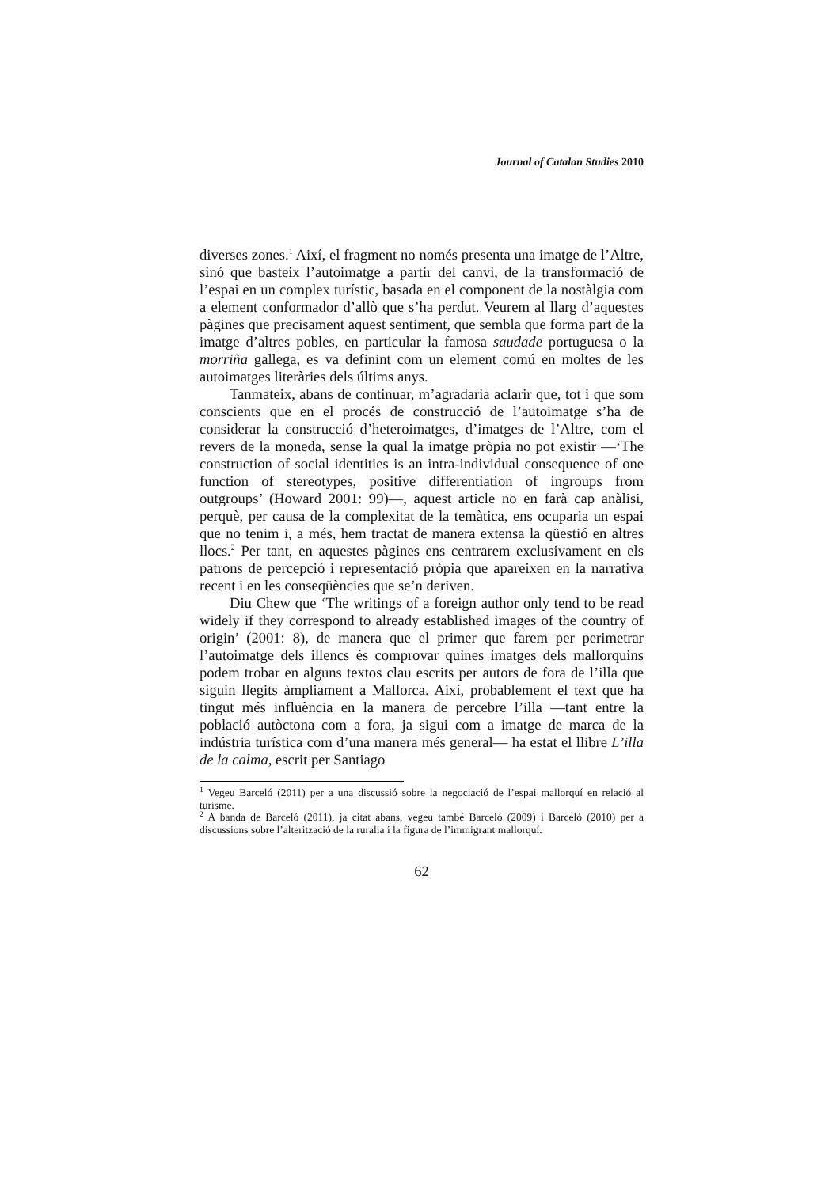Journal of Catalan Studies 2010
diverses zones.<sup>1</sup> Així, el fragment no només presenta una imatge de l’Altre, sinó que basteix l’autoimatge a partir del canvi, de la transformació de l’espai en un complex turístic, basada en el component de la nostàlgia com a element conformador d’allò que s’ha perdut. Veurem al llarg d’aquestes pàgines que precisament aquest sentiment, que sembla que forma part de la imatge d’altres pobles, en particular la famosa saudade portuguesa o la morriña gallega, es va definint com un element comú en moltes de les autoimatges literàries dels últims anys.
Tanmateix, abans de continuar, m’agradaria aclarir que, tot i que som conscients que en el procés de construcció de l’autoimatge s’ha de considerar la construcció d’heteroimatges, d’imatges de l’Altre, com el revers de la moneda, sense la qual la imatge pròpia no pot existir —‘The construction of social identities is an intra-individual consequence of one function of stereotypes, positive differentiation of ingroups from outgroups’ (Howard 2001: 99)—, aquest article no en farà cap anàlisi, perquè, per causa de la complexitat de la temàtica, ens ocuparia un espai que no tenim i, a més, hem tractat de manera extensa la qüestió en altres llocs.<sup>2</sup> Per tant, en aquestes pàgines ens centrarem exclusivament en els patrons de percepció i representació pròpia que apareixen en la narrativa recent i en les conseqüències que se’n deriven.
Diu Chew que ‘The writings of a foreign author only tend to be read widely if they correspond to already established images of the country of origin’ (2001: 8), de manera que el primer que farem per perimetrar l’autoimatge dels illencs és comprovar quines imatges dels mallorquins podem trobar en alguns textos clau escrits per autors de fora de l’illa que siguin llegits àmpliament a Mallorca. Així, probablement el text que ha tingut més influència en la manera de percebre l’illa —tant entre la població autòctona com a fora, ja sigui com a imatge de marca de la indústria turística com d’una manera més general— ha estat el llibre L’illa de la calma, escrit per Santiago
<sup>1</sup> Vegeu Barceló (2011) per a una discussió sobre la negociació de l’espai mallorquí en relació al turisme.
<sup>2</sup> A banda de Barceló (2011), ja citat abans, vegeu també Barceló (2009) i Barceló (2010) per a discussions sobre l’alterització de la ruralia i la figura de l’immigrant mallorquí.
62